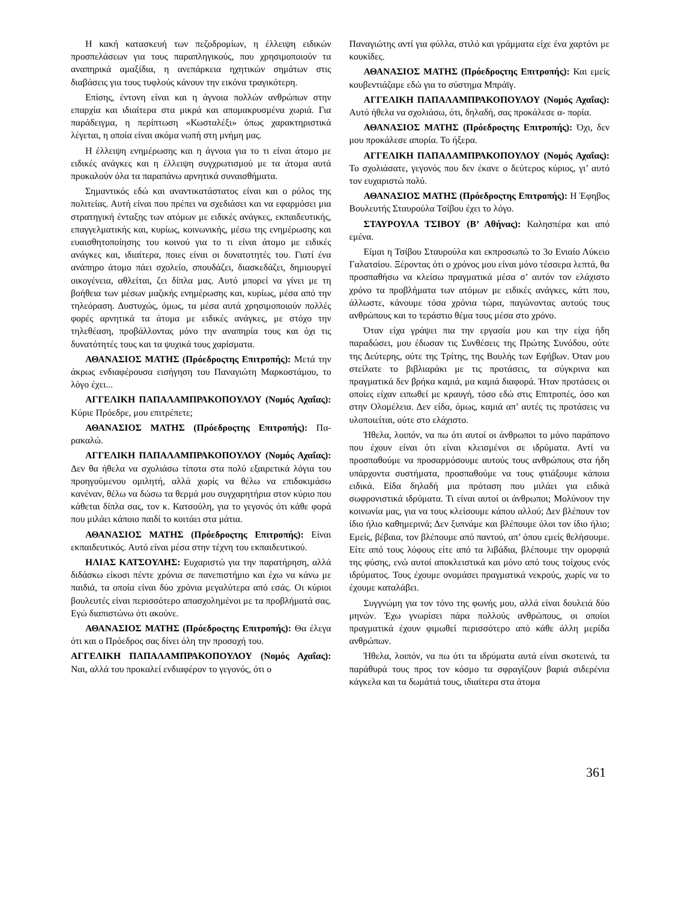Η κακή κατασκευή των πεζοδρομίων, η έλλειψη ειδικών προσπελάσεων για τους παραπληγικούς, που χρησιμοποιούν τα αναπηρικά αμαξίδια, η ανεπάρκεια ηχητικών σημάτων στις διαβάσεις για τους τυφλούς κάνουν την εικόνα τραγικότερη.
Επίσης, έντονη είναι και η άγνοια πολλών ανθρώπων στην επαρχία και ιδιαίτερα στα μικρά και απομακρυσμένα χωριά. Για παράδειγμα, η περίπτωση «Κωσταλέξι» όπως χαρακτηριστικά λέγεται, η οποία είναι ακόμα νωπή στη μνήμη μας.
Η έλλειψη ενημέρωσης και η άγνοια για το τι είναι άτομο με ειδικές ανάγκες και η έλλειψη συγχρωτισμού με τα άτομα αυτά προκαλούν όλα τα παραπάνω αρνητικά συναισθήματα.
Σημαντικός εδώ και αναντικατάστατος είναι και ο ρόλος της πολιτείας. Αυτή είναι που πρέπει να σχεδιάσει και να εφαρμόσει μια στρατηγική ένταξης των ατόμων με ειδικές ανάγκες, εκπαιδευτικής, επαγγελματικής και, κυρίως, κοινωνικής, μέσω της ενημέρωσης και ευαισθητοποίησης του κοινού για το τι είναι άτομο με ειδικές ανάγκες και, ιδιαίτερα, ποιες είναι οι δυνατοτητές του. Γιατί ένα ανάπηρο άτομο πάει σχολείο, σπουδάζει, διασκεδάζει, δημιουργεί οικογένεια, αθλείται, ζει δίπλα μας. Αυτό μπορεί να γίνει με τη βοήθεια των μέσων μαζικής ενημέρωσης και, κυρίως, μέσα από την τηλεόραση. Δυστυχώς, όμως, τα μέσα αυτά χρησιμοποιούν πολλές φορές αρνητικά τα άτομα με ειδικές ανάγκες, με στόχο την τηλεθέαση, προβάλλοντας μόνο την αναπηρία τους και όχι τις δυνατότητές τους και τα ψυχικά τους χαρίσματα.
ΑΘΑΝΑΣΙΟΣ ΜΑΤΗΣ (Πρόεδροςτης Επιτροπής): Μετά την άκρως ενδιαφέρουσα εισήγηση του Παναγιώτη Μαρκοστάμου, το λόγο έχει...
ΑΓΓΕΛΙΚΗ ΠΑΠΑΛΑΜΠΡΑΚΟΠΟΥΛΟΥ (Νομός Αχαΐας): Κύριε Πρόεδρε, μου επιτρέπετε;
ΑΘΑΝΑΣΙΟΣ ΜΑΤΗΣ (Πρόεδροςτης Επιτροπής): Πα-ρακαλώ.
ΑΓΓΕΛΙΚΗ ΠΑΠΑΛΑΜΠΡΑΚΟΠΟΥΛΟΥ (Νομός Αχαΐας): Δεν θα ήθελα να σχολιάσω τίποτα στα πολύ εξαιρετικά λόγια του προηγούμενου ομιλητή, αλλά χωρίς να θέλω να επιδοκιμάσω κανέναν, θέλω να δώσω τα θερμά μου συγχαρητήρια στον κύριο που κάθεται δίπλα σας, τον κ. Κατσούλη, για το γεγονός ότι κάθε φορά που μιλάει κάποιο παιδί το κοιτάει στα μάτια.
ΑΘΑΝΑΣΙΟΣ ΜΑΤΗΣ (Πρόεδροςτης Επιτροπής): Είναι εκπαιδευτικός. Αυτό είναι μέσα στην τέχνη του εκπαιδευτικού.
ΗΛΙΑΣ ΚΑΤΣΟΥΛΗΣ: Ευχαριστώ για την παρατήρηση, αλλά διδάσκω είκοσι πέντε χρόνια σε πανεπιστήμιο και έχω να κάνω με παιδιά, τα οποία είναι δύο χρόνια μεγαλύτερα από εσάς. Οι κύριοι βουλευτές είναι περισσότερο απασχολημένοι με τα προβλήματά σας. Εγώ διαπιστώνω ότι ακούνε.
ΑΘΑΝΑΣΙΟΣ ΜΑΤΗΣ (Πρόεδροςτης Επιτροπής): Θα έλεγα ότι και ο Πρόεδρος σας δίνει όλη την προσοχή του.
ΑΓΓΕΛΙΚΗ ΠΑΠΑΛΑΜΠΡΑΚΟΠΟΥΛΟΥ (Νομός Αχαΐας): Ναι, αλλά του προκαλεί ενδιαφέρον το γεγονός, ότι ο
Παναγιώτης αντί για φύλλα, στιλό και γράμματα είχε ένα χαρτόνι με κουκίδες.
ΑΘΑΝΑΣΙΟΣ ΜΑΤΗΣ (Πρόεδροςτης Επιτροπής): Και εμείς κουβεντιάζαμε εδώ για το σύστημα Μπράϊγ.
ΑΓΓΕΛΙΚΗ ΠΑΠΑΛΑΜΠΡΑΚΟΠΟΥΛΟΥ (Νομός Αχαΐας): Αυτό ήθελα να σχολιάσω, ότι, δηλαδή, σας προκάλεσε α- πορία.
ΑΘΑΝΑΣΙΟΣ ΜΑΤΗΣ (Πρόεδροςτης Επιτροπής): Όχι, δεν μου προκάλεσε απορία. Το ήξερα.
ΑΓΓΕΛΙΚΗ ΠΑΠΑΛΑΜΠΡΑΚΟΠΟΥΛΟΥ (Νομός Αχαΐας): Το σχολιάσατε, γεγονός που δεν έκανε ο δεύτερος κύριος, γι’ αυτό τον ευχαριστώ πολύ.
ΑΘΑΝΑΣΙΟΣ ΜΑΤΗΣ (Πρόεδροςτης Επιτροπής): Η Έφηβος Βουλευτής Σταυρούλα Τσίβου έχει το λόγο.
ΣΤΑΥΡΟΥΛΑ ΤΣΙΒΟΥ (Β’ Αθήνας): Καλησπέρα και από εμένα.
Είμαι η Τσίβου Σταυρούλα και εκπροσωπώ το 3ο Ενιαίο Λύκειο Γαλατσίου. Ξέροντας ότι ο χρόνος μου είναι μόνο τέσσερα λεπτά, θα προσπαθήσω να κλείσω πραγματικά μέσα σ’ αυτόν τον ελάχιστο χρόνο τα προβλήματα των ατόμων με ειδικές ανάγκες, κάτι που, άλλωστε, κάνουμε τόσα χρόνια τώρα, παγώνοντας αυτούς τους ανθρώπους και το τεράστιο θέμα τους μέσα στο χρόνο.
Όταν είχα γράψει πια την εργασία μου και την είχα ήδη παραδώσει, μου έδωσαν τις Συνθέσεις της Πρώτης Συνόδου, ούτε της Δεύτερης, ούτε της Τρίτης, της Βουλής των Εφήβων. Όταν μου στείλατε το βιβλιαράκι με τις προτάσεις, τα σύγκρινα και πραγματικά δεν βρήκα καμιά, μα καμιά διαφορά. Ήταν προτάσεις οι οποίες είχαν ειπωθεί με κραυγή, τόσο εδώ στις Επιτροπές, όσο και στην Ολομέλεια. Δεν είδα, όμως, καμιά απ’ αυτές τις προτάσεις να υλοποιείται, ούτε στο ελάχιστο.
Ήθελα, λοιπόν, να πω ότι αυτοί οι άνθρωποι το μόνο παράπονο που έχουν είναι ότι είναι κλεισμένοι σε ιδρύματα. Αντί να προσπαθούμε να προσαρμόσουμε αυτούς τους ανθρώπους στα ήδη υπάρχοντα συστήματα, προσπαθούμε να τους φτιάξουμε κάποια ειδικά. Είδα δηλαδή μια πρόταση που μιλάει για ειδικά σωφρονιστικά ιδρύματα. Τι είναι αυτοί οι άνθρωποι; Μολύνουν την κοινωνία μας, για να τους κλείσουμε κάπου αλλού; Δεν βλέπουν τον ίδιο ήλιο καθημερινά; Δεν ξυπνάμε και βλέπουμε όλοι τον ίδιο ήλιο; Εμείς, βέβαια, τον βλέπουμε από παντού, απ’ όπου εμείς θελήσουμε. Είτε από τους λόφους είτε από τα λιβάδια, βλέπουμε την ομορφιά της φύσης, ενώ αυτοί αποκλειστικά και μόνο από τους τοίχους ενός ιδρύματος. Τους έχουμε ονομάσει πραγματικά νεκρούς, χωρίς να το έχουμε καταλάβει.
Συγγνώμη για τον τόνο της φωνής μου, αλλά είναι δουλειά δύο μηνών. Έχω γνωρίσει πάρα πολλούς ανθρώπους, οι οποίοι πραγματικά έχουν φιμωθεί περισσότερο από κάθε άλλη μερίδα ανθρώπων.
Ήθελα, λοιπόν, να πω ότι τα ιδρύματα αυτά είναι σκοτεινά, τα παράθυρά τους προς τον κόσμο τα σφραγίζουν βαριά σιδερένια κάγκελα και τα δωμάτιά τους, ιδιαίτερα στα άτομα
361